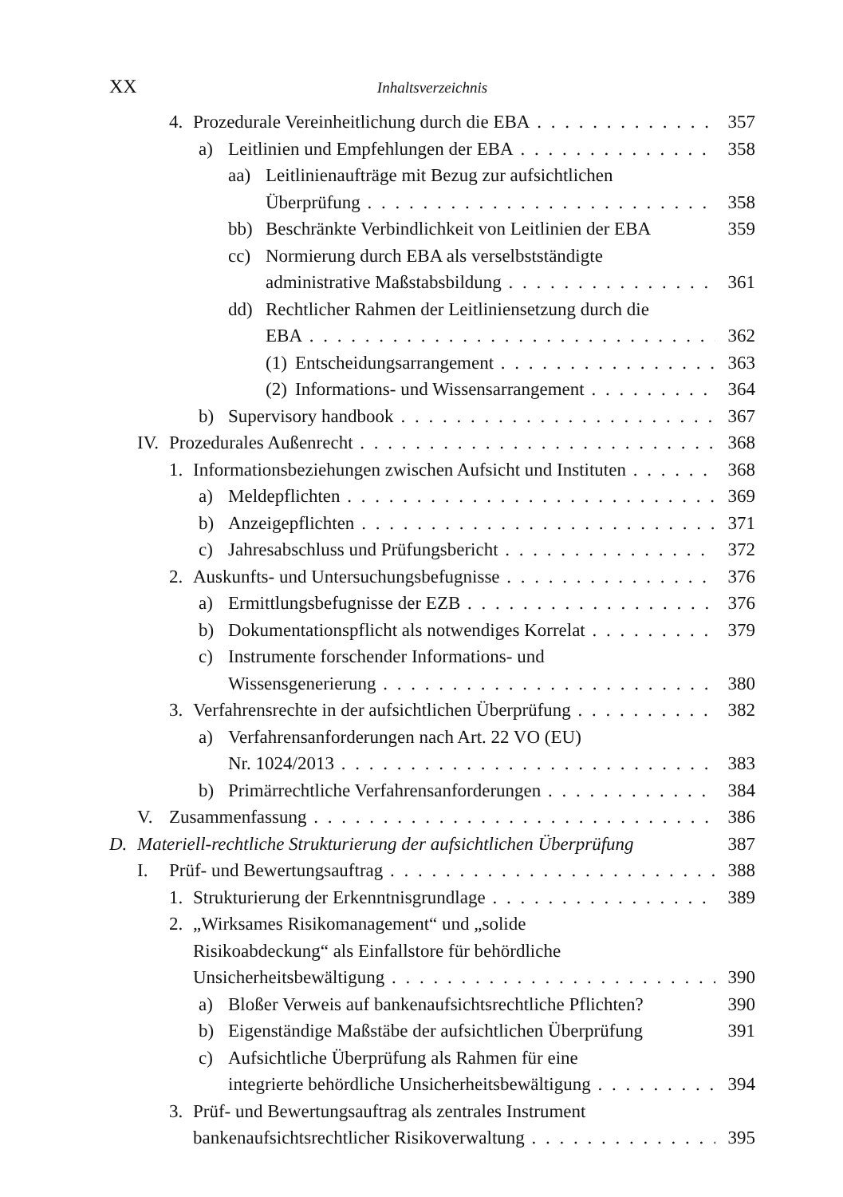XX Inhaltsverzeichnis
4. Prozedurale Vereinheitlichung durch die EBA 357
a) Leitlinien und Empfehlungen der EBA 358
aa) Leitlinienaufträge mit Bezug zur aufsichtlichen
Überprüfung 358
bb) Beschränkte Verbindlichkeit von Leitlinien der EBA 359
cc) Normierung durch EBA als verselbstständigte
administrative Maßstabsbildung 361
dd) Rechtlicher Rahmen der Leitliniensetzung durch die
EBA 362
(1) Entscheidungsarrangement 363
(2) Informations- und Wissensarrangement 364
b) Supervisory handbook 367
IV. Prozedurales Außenrecht 368
1. Informationsbeziehungen zwischen Aufsicht und Instituten 368
a) Meldepflichten 369
b) Anzeigepflichten 371
c) Jahresabschluss und Prüfungsbericht 372
2. Auskunfts- und Untersuchungsbefugnisse 376
a) Ermittlungsbefugnisse der EZB 376
b) Dokumentationspflicht als notwendiges Korrelat 379
c) Instrumente forschender Informations- und
Wissensgenerierung 380
3. Verfahrensrechte in der aufsichtlichen Überprüfung 382
a) Verfahrensanforderungen nach Art. 22 VO (EU)
Nr. 1024/2013 383
b) Primärrechtliche Verfahrensanforderungen 384
V. Zusammenfassung 386
D. Materiell-rechtliche Strukturierung der aufsichtlichen Überprüfung 387
I. Prüf- und Bewertungsauftrag 388
1. Strukturierung der Erkenntnisgrundlage 389
2. „Wirksames Risikomanagement“ und „solide
Risikoabdeckung“ als Einfallstore für behördliche
Unsicherheitsbewältigung 390
a) Bloßer Verweis auf bankenaufsichtsrechtliche Pflichten? 390
b) Eigenständige Maßstäbe der aufsichtlichen Überprüfung 391
c) Aufsichtliche Überprüfung als Rahmen für eine
integrierte behördliche Unsicherheitsbewältigung 394
3. Prüf- und Bewertungsauftrag als zentrales Instrument
bankenaufsichtsrechtlicher Risikoverwaltung 395